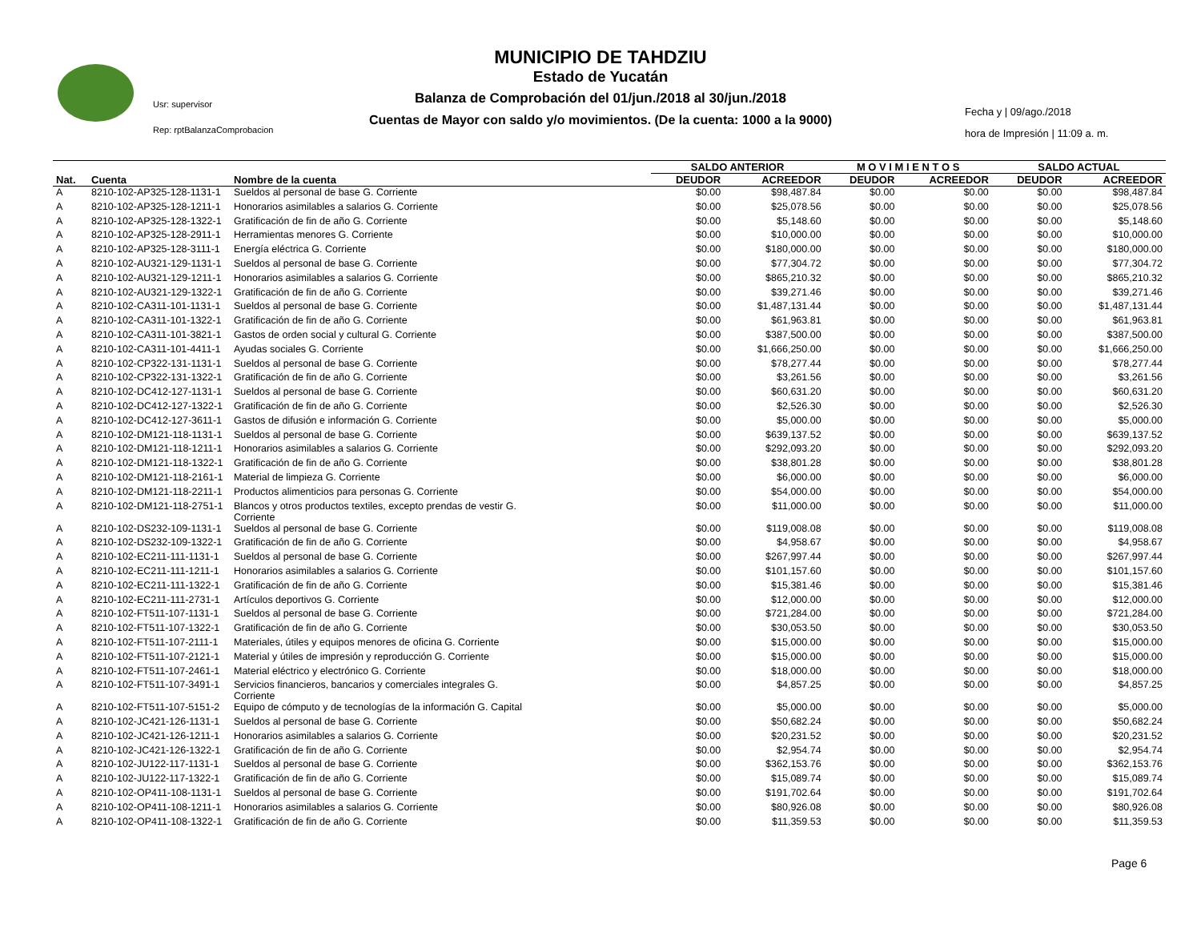MUNICIPIO DE TAHDZIU
Estado de Yucatán
Balanza de Comprobación del 01/jun./2018 al 30/jun./2018
Cuentas de Mayor con saldo y/o movimientos. (De la cuenta: 1000 a la 9000)
Usr: supervisor
Rep: rptBalanzaComprobacion
Fecha y | 09/ago./2018
hora de Impresión | 11:09 a. m.
| | | | SALDO ANTERIOR | | M O V I M I E N T O S | | SALDO ACTUAL | |
| --- | --- | --- | --- | --- | --- | --- | --- | --- |
| Nat. | Cuenta | Nombre de la cuenta | DEUDOR | ACREEDOR | DEUDOR | ACREEDOR | DEUDOR | ACREEDOR |
| A | 8210-102-AP325-128-1131-1 | Sueldos al personal de base G. Corriente | $0.00 | $98,487.84 | $0.00 | $0.00 | $0.00 | $98,487.84 |
| A | 8210-102-AP325-128-1211-1 | Honorarios asimilables a salarios G. Corriente | $0.00 | $25,078.56 | $0.00 | $0.00 | $0.00 | $25,078.56 |
| A | 8210-102-AP325-128-1322-1 | Gratificación de fin de año G. Corriente | $0.00 | $5,148.60 | $0.00 | $0.00 | $0.00 | $5,148.60 |
| A | 8210-102-AP325-128-2911-1 | Herramientas menores G. Corriente | $0.00 | $10,000.00 | $0.00 | $0.00 | $0.00 | $10,000.00 |
| A | 8210-102-AP325-128-3111-1 | Energía eléctrica G. Corriente | $0.00 | $180,000.00 | $0.00 | $0.00 | $0.00 | $180,000.00 |
| A | 8210-102-AU321-129-1131-1 | Sueldos al personal de base G. Corriente | $0.00 | $77,304.72 | $0.00 | $0.00 | $0.00 | $77,304.72 |
| A | 8210-102-AU321-129-1211-1 | Honorarios asimilables a salarios G. Corriente | $0.00 | $865,210.32 | $0.00 | $0.00 | $0.00 | $865,210.32 |
| A | 8210-102-AU321-129-1322-1 | Gratificación de fin de año G. Corriente | $0.00 | $39,271.46 | $0.00 | $0.00 | $0.00 | $39,271.46 |
| A | 8210-102-CA311-101-1131-1 | Sueldos al personal de base G. Corriente | $0.00 | $1,487,131.44 | $0.00 | $0.00 | $0.00 | $1,487,131.44 |
| A | 8210-102-CA311-101-1322-1 | Gratificación de fin de año G. Corriente | $0.00 | $61,963.81 | $0.00 | $0.00 | $0.00 | $61,963.81 |
| A | 8210-102-CA311-101-3821-1 | Gastos de orden social y cultural G. Corriente | $0.00 | $387,500.00 | $0.00 | $0.00 | $0.00 | $387,500.00 |
| A | 8210-102-CA311-101-4411-1 | Ayudas sociales G. Corriente | $0.00 | $1,666,250.00 | $0.00 | $0.00 | $0.00 | $1,666,250.00 |
| A | 8210-102-CP322-131-1131-1 | Sueldos al personal de base G. Corriente | $0.00 | $78,277.44 | $0.00 | $0.00 | $0.00 | $78,277.44 |
| A | 8210-102-CP322-131-1322-1 | Gratificación de fin de año G. Corriente | $0.00 | $3,261.56 | $0.00 | $0.00 | $0.00 | $3,261.56 |
| A | 8210-102-DC412-127-1131-1 | Sueldos al personal de base G. Corriente | $0.00 | $60,631.20 | $0.00 | $0.00 | $0.00 | $60,631.20 |
| A | 8210-102-DC412-127-1322-1 | Gratificación de fin de año G. Corriente | $0.00 | $2,526.30 | $0.00 | $0.00 | $0.00 | $2,526.30 |
| A | 8210-102-DC412-127-3611-1 | Gastos de difusión e información G. Corriente | $0.00 | $5,000.00 | $0.00 | $0.00 | $0.00 | $5,000.00 |
| A | 8210-102-DM121-118-1131-1 | Sueldos al personal de base G. Corriente | $0.00 | $639,137.52 | $0.00 | $0.00 | $0.00 | $639,137.52 |
| A | 8210-102-DM121-118-1211-1 | Honorarios asimilables a salarios G. Corriente | $0.00 | $292,093.20 | $0.00 | $0.00 | $0.00 | $292,093.20 |
| A | 8210-102-DM121-118-1322-1 | Gratificación de fin de año G. Corriente | $0.00 | $38,801.28 | $0.00 | $0.00 | $0.00 | $38,801.28 |
| A | 8210-102-DM121-118-2161-1 | Material de limpieza G. Corriente | $0.00 | $6,000.00 | $0.00 | $0.00 | $0.00 | $6,000.00 |
| A | 8210-102-DM121-118-2211-1 | Productos alimenticios para personas G. Corriente | $0.00 | $54,000.00 | $0.00 | $0.00 | $0.00 | $54,000.00 |
| A | 8210-102-DM121-118-2751-1 | Blancos y otros productos textiles, excepto prendas de vestir G. Corriente | $0.00 | $11,000.00 | $0.00 | $0.00 | $0.00 | $11,000.00 |
| A | 8210-102-DS232-109-1131-1 | Sueldos al personal de base G. Corriente | $0.00 | $119,008.08 | $0.00 | $0.00 | $0.00 | $119,008.08 |
| A | 8210-102-DS232-109-1322-1 | Gratificación de fin de año G. Corriente | $0.00 | $4,958.67 | $0.00 | $0.00 | $0.00 | $4,958.67 |
| A | 8210-102-EC211-111-1131-1 | Sueldos al personal de base G. Corriente | $0.00 | $267,997.44 | $0.00 | $0.00 | $0.00 | $267,997.44 |
| A | 8210-102-EC211-111-1211-1 | Honorarios asimilables a salarios G. Corriente | $0.00 | $101,157.60 | $0.00 | $0.00 | $0.00 | $101,157.60 |
| A | 8210-102-EC211-111-1322-1 | Gratificación de fin de año G. Corriente | $0.00 | $15,381.46 | $0.00 | $0.00 | $0.00 | $15,381.46 |
| A | 8210-102-EC211-111-2731-1 | Artículos deportivos G. Corriente | $0.00 | $12,000.00 | $0.00 | $0.00 | $0.00 | $12,000.00 |
| A | 8210-102-FT511-107-1131-1 | Sueldos al personal de base G. Corriente | $0.00 | $721,284.00 | $0.00 | $0.00 | $0.00 | $721,284.00 |
| A | 8210-102-FT511-107-1322-1 | Gratificación de fin de año G. Corriente | $0.00 | $30,053.50 | $0.00 | $0.00 | $0.00 | $30,053.50 |
| A | 8210-102-FT511-107-2111-1 | Materiales, útiles y equipos menores de oficina G. Corriente | $0.00 | $15,000.00 | $0.00 | $0.00 | $0.00 | $15,000.00 |
| A | 8210-102-FT511-107-2121-1 | Material y útiles de impresión y reproducción G. Corriente | $0.00 | $15,000.00 | $0.00 | $0.00 | $0.00 | $15,000.00 |
| A | 8210-102-FT511-107-2461-1 | Material eléctrico y electrónico G. Corriente | $0.00 | $18,000.00 | $0.00 | $0.00 | $0.00 | $18,000.00 |
| A | 8210-102-FT511-107-3491-1 | Servicios financieros, bancarios y comerciales integrales G. Corriente | $0.00 | $4,857.25 | $0.00 | $0.00 | $0.00 | $4,857.25 |
| A | 8210-102-FT511-107-5151-2 | Equipo de cómputo y de tecnologías de la información G. Capital | $0.00 | $5,000.00 | $0.00 | $0.00 | $0.00 | $5,000.00 |
| A | 8210-102-JC421-126-1131-1 | Sueldos al personal de base G. Corriente | $0.00 | $50,682.24 | $0.00 | $0.00 | $0.00 | $50,682.24 |
| A | 8210-102-JC421-126-1211-1 | Honorarios asimilables a salarios G. Corriente | $0.00 | $20,231.52 | $0.00 | $0.00 | $0.00 | $20,231.52 |
| A | 8210-102-JC421-126-1322-1 | Gratificación de fin de año G. Corriente | $0.00 | $2,954.74 | $0.00 | $0.00 | $0.00 | $2,954.74 |
| A | 8210-102-JU122-117-1131-1 | Sueldos al personal de base G. Corriente | $0.00 | $362,153.76 | $0.00 | $0.00 | $0.00 | $362,153.76 |
| A | 8210-102-JU122-117-1322-1 | Gratificación de fin de año G. Corriente | $0.00 | $15,089.74 | $0.00 | $0.00 | $0.00 | $15,089.74 |
| A | 8210-102-OP411-108-1131-1 | Sueldos al personal de base G. Corriente | $0.00 | $191,702.64 | $0.00 | $0.00 | $0.00 | $191,702.64 |
| A | 8210-102-OP411-108-1211-1 | Honorarios asimilables a salarios G. Corriente | $0.00 | $80,926.08 | $0.00 | $0.00 | $0.00 | $80,926.08 |
| A | 8210-102-OP411-108-1322-1 | Gratificación de fin de año G. Corriente | $0.00 | $11,359.53 | $0.00 | $0.00 | $0.00 | $11,359.53 |
Page 6